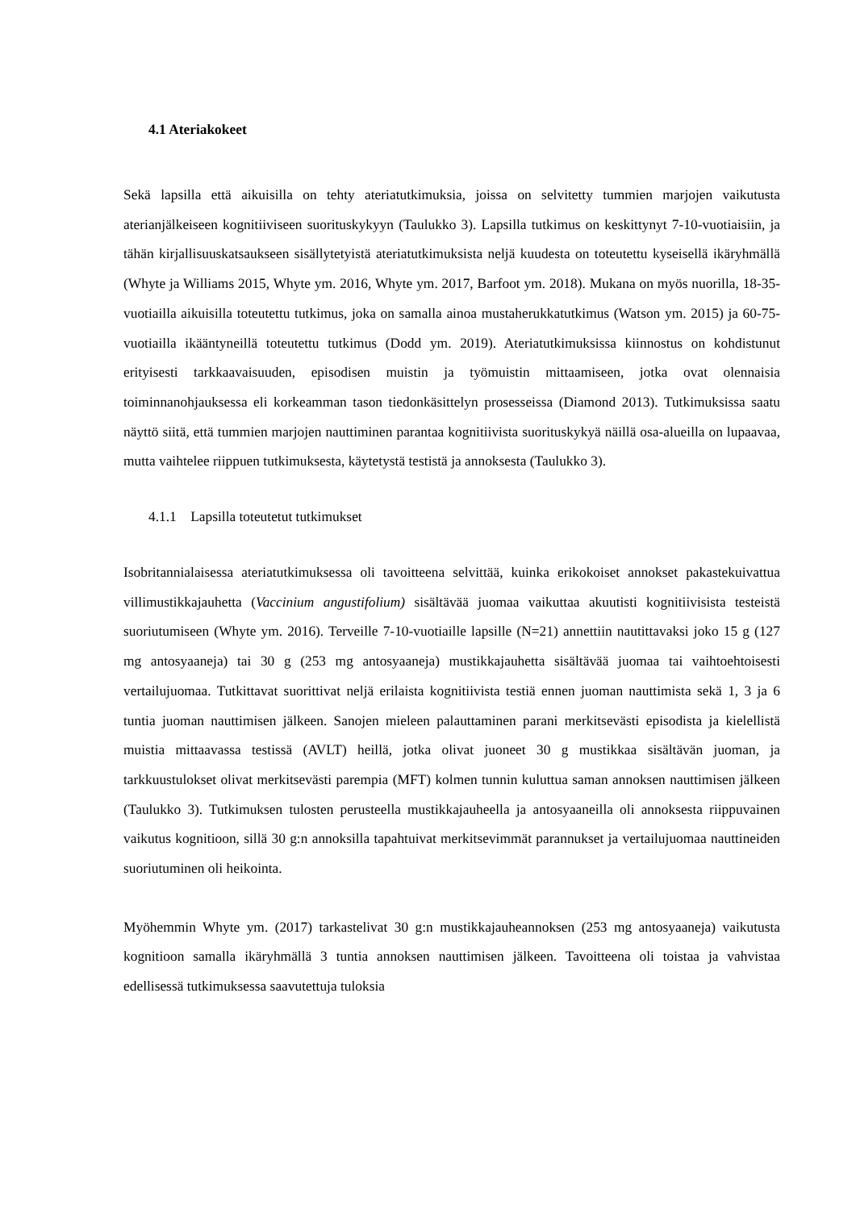4.1 Ateriakokeet
Sekä lapsilla että aikuisilla on tehty ateriatutkimuksia, joissa on selvitetty tummien marjojen vaikutusta aterianjälkeiseen kognitiiviseen suorituskykyyn (Taulukko 3). Lapsilla tutkimus on keskittynyt 7-10-vuotiaisiin, ja tähän kirjallisuuskatsaukseen sisällytetyistä ateriatutkimuksista neljä kuudesta on toteutettu kyseisellä ikäryhmällä (Whyte ja Williams 2015, Whyte ym. 2016, Whyte ym. 2017, Barfoot ym. 2018). Mukana on myös nuorilla, 18-35-vuotiailla aikuisilla toteutettu tutkimus, joka on samalla ainoa mustaherukkatutkimus (Watson ym. 2015) ja 60-75-vuotiailla ikääntyneillä toteutettu tutkimus (Dodd ym. 2019). Ateriatutkimuksissa kiinnostus on kohdistunut erityisesti tarkkaavaisuuden, episodisen muistin ja työmuistin mittaamiseen, jotka ovat olennaisia toiminnanohjauksessa eli korkeamman tason tiedonkäsittelyn prosesseissa (Diamond 2013). Tutkimuksissa saatu näyttö siitä, että tummien marjojen nauttiminen parantaa kognitiivista suorituskykyä näillä osa-alueilla on lupaavaa, mutta vaihtelee riippuen tutkimuksesta, käytetystä testistä ja annoksesta (Taulukko 3).
4.1.1 Lapsilla toteutetut tutkimukset
Isobritannialaisessa ateriatutkimuksessa oli tavoitteena selvittää, kuinka erikokoiset annokset pakastekuivattua villimustikkajauhetta (Vaccinium angustifolium) sisältävää juomaa vaikuttaa akuutisti kognitiivisista testeistä suoriutumiseen (Whyte ym. 2016). Terveille 7-10-vuotiaille lapsille (N=21) annettiin nautittavaksi joko 15 g (127 mg antosyaaneja) tai 30 g (253 mg antosyaaneja) mustikkajauhetta sisältävää juomaa tai vaihtoehtoisesti vertailujuomaa. Tutkittavat suorittivat neljä erilaista kognitiivista testiä ennen juoman nauttimista sekä 1, 3 ja 6 tuntia juoman nauttimisen jälkeen. Sanojen mieleen palauttaminen parani merkitsevästi episodista ja kielellistä muistia mittaavassa testissä (AVLT) heillä, jotka olivat juoneet 30 g mustikkaa sisältävän juoman, ja tarkkuustulokset olivat merkitsevästi parempia (MFT) kolmen tunnin kuluttua saman annoksen nauttimisen jälkeen (Taulukko 3). Tutkimuksen tulosten perusteella mustikkajauheella ja antosyaaneilla oli annoksesta riippuvainen vaikutus kognitioon, sillä 30 g:n annoksilla tapahtuivat merkitsevimmät parannukset ja vertailujuomaa nauttineiden suoriutuminen oli heikointa.
Myöhemmin Whyte ym. (2017) tarkastelivat 30 g:n mustikkajauheannoksen (253 mg antosyaaneja) vaikutusta kognitioon samalla ikäryhmällä 3 tuntia annoksen nauttimisen jälkeen. Tavoitteena oli toistaa ja vahvistaa edellisessä tutkimuksessa saavutettuja tuloksia